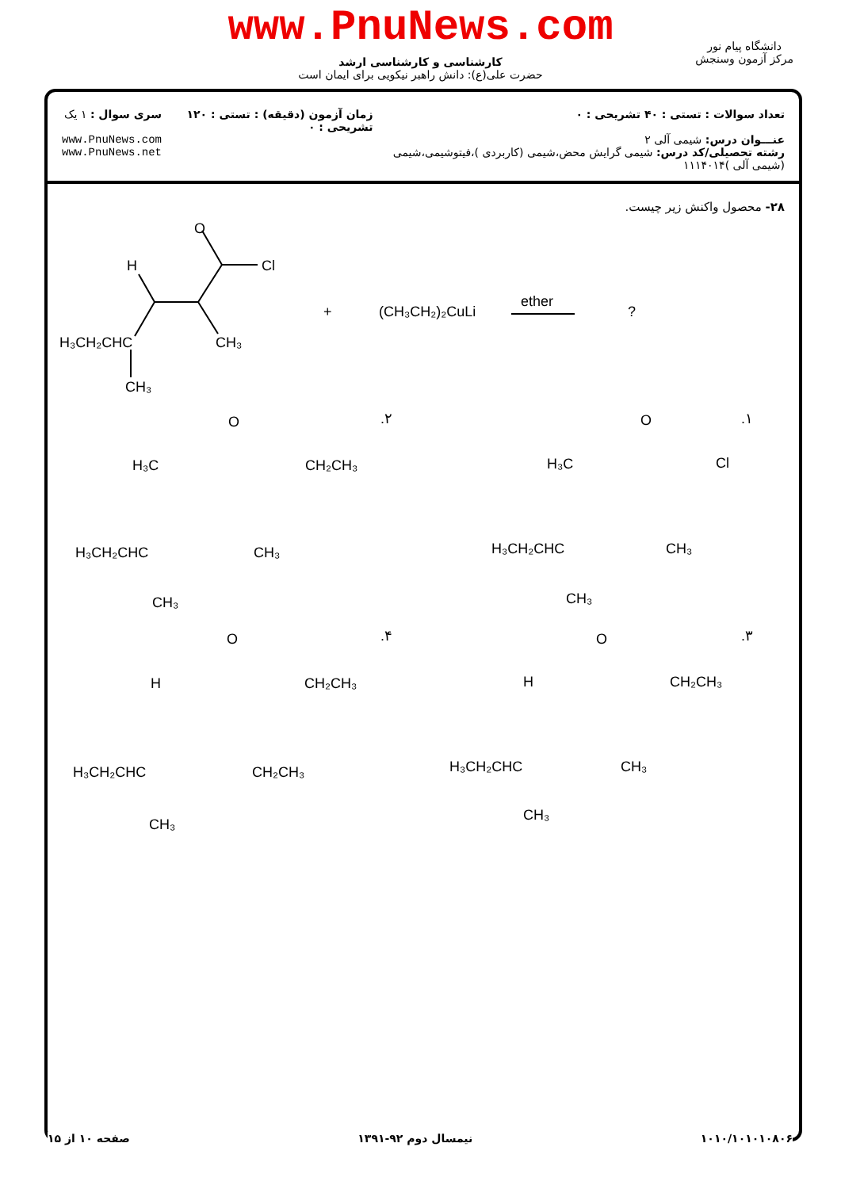www.PnuNews.com
کارشناسی و کارشناسی ارشد
حضرت علی(ع): دانش راهبر نیکویی برای ایمان است
دانشگاه پیام نور
مرکز آزمون وسنجش
تعداد سوالات : تستی : ۴۰ تشریحی : ۰
عنـــوان درس: شیمی آلی ۲
رشته تحصیلی/کد درس: شیمی گرایش محض،شیمی (کاربردی )،فیتوشیمی،شیمی (شیمی آلی )۱۱۱۴۰۱۴
زمان آزمون (دقیقه) : تستی : ۱۲۰ تشریحی : ۰
سری سوال : ۱ یک
www.PnuNews.com
www.PnuNews.net
۲۸- محصول واکنش زیر چیست.
H
O
Cl
H₃CH₂CHC
CH₃
CH₃
+
(CH₃CH₂)₂CuLi
ether
?
.۱
O
H₃C
Cl
H₃CH₂CHC
CH₃
CH₃
.۲
O
H₃C
CH₂CH₃
H₃CH₂CHC
CH₃
CH₃
.۳
O
H
CH₂CH₃
H₃CH₂CHC
CH₃
CH₃
.۴
O
H
CH₂CH₃
H₃CH₂CHC
CH₂CH₃
CH₃
۱۰۱۰/۱۰۱۰۱۰۸۰۶ نیمسال دوم ۹۲-۱۳۹۱ صفحه ۱۰ از ۱۵